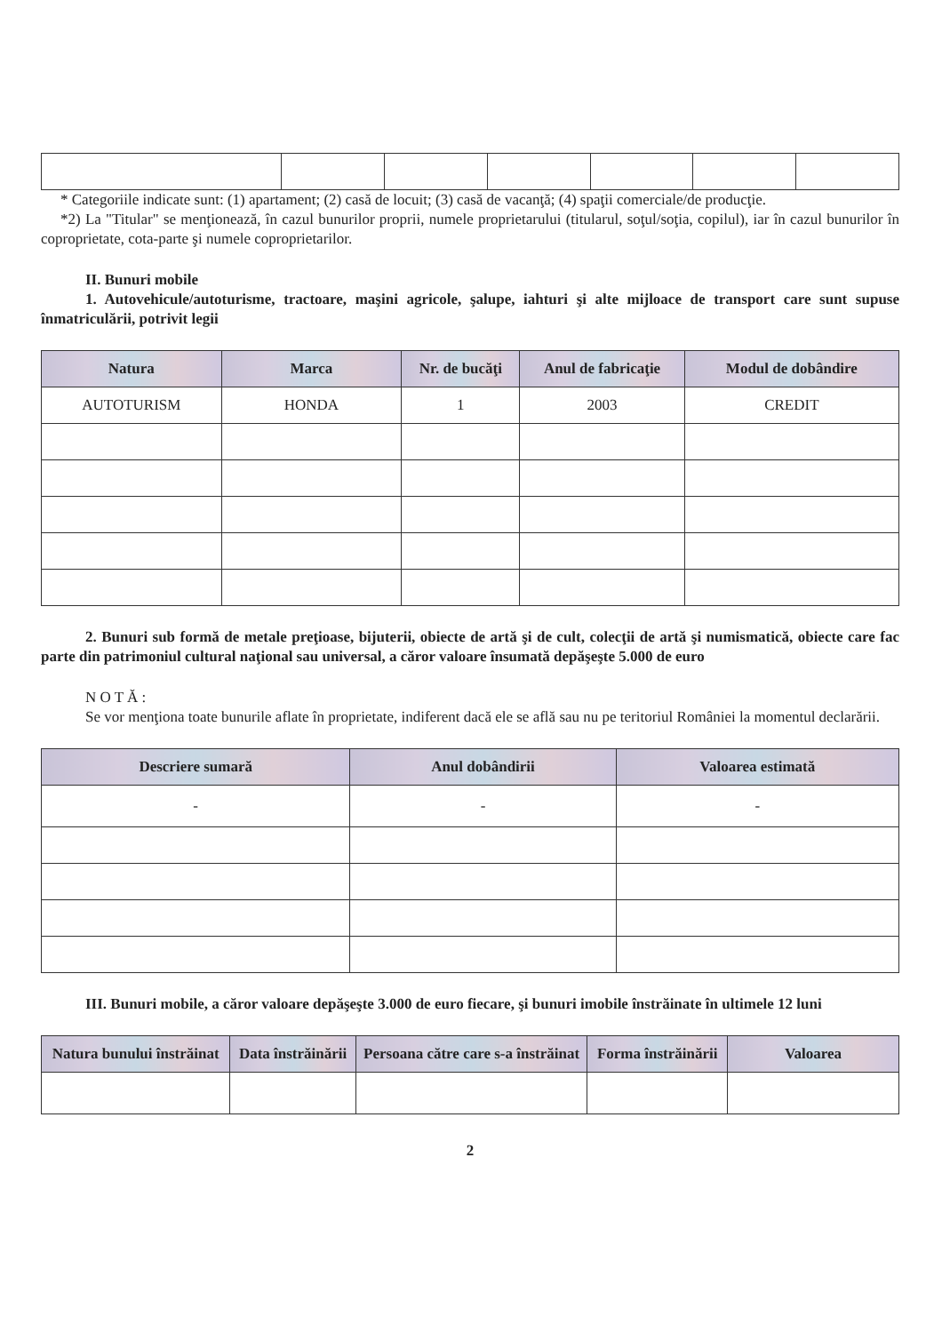* Categoriile indicate sunt: (1) apartament; (2) casă de locuit; (3) casă de vacanţă; (4) spaţii comerciale/de producţie.
*2) La "Titular" se menţionează, în cazul bunurilor proprii, numele proprietarului (titularul, soţul/soţia, copilul), iar în cazul bunurilor în coproprietate, cota-parte şi numele coproprietarilor.
II. Bunuri mobile
1. Autovehicule/autoturisme, tractoare, maşini agricole, şalupe, iahturi şi alte mijloace de transport care sunt supuse înmatriculării, potrivit legii
| Natura | Marca | Nr. de bucăţi | Anul de fabricaţie | Modul de dobândire |
| --- | --- | --- | --- | --- |
| AUTOTURISM | HONDA | 1 | 2003 | CREDIT |
2. Bunuri sub formă de metale preţioase, bijuterii, obiecte de artă şi de cult, colecţii de artă şi numismatică, obiecte care fac parte din patrimoniul cultural naţional sau universal, a căror valoare însumată depăşeşte 5.000 de euro
N O T Ă :
Se vor menţiona toate bunurile aflate în proprietate, indiferent dacă ele se află sau nu pe teritoriul României la momentul declarării.
| Descriere sumară | Anul dobândirii | Valoarea estimată |
| --- | --- | --- |
| - | - | - |
III. Bunuri mobile, a căror valoare depăşeşte 3.000 de euro fiecare, şi bunuri imobile înstrăinate în ultimele 12 luni
| Natura bunului înstrăinat | Data înstrăinării | Persoana către care s-a înstrăinat | Forma înstrăinării | Valoarea |
| --- | --- | --- | --- | --- |
2